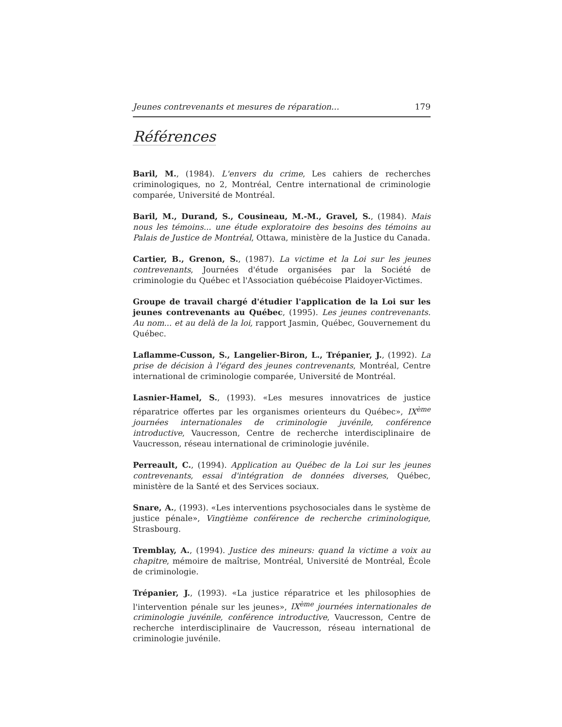Jeunes contrevenants et mesures de réparation... 179
Références
Baril, M., (1984). L'envers du crime, Les cahiers de recherches criminologiques, no 2, Montréal, Centre international de criminologie comparée, Université de Montréal.
Baril, M., Durand, S., Cousineau, M.-M., Gravel, S., (1984). Mais nous les témoins... une étude exploratoire des besoins des témoins au Palais de Justice de Montréal, Ottawa, ministère de la Justice du Canada.
Cartier, B., Grenon, S., (1987). La victime et la Loi sur les jeunes contrevenants, Journées d'étude organisées par la Société de criminologie du Québec et l'Association québécoise Plaidoyer-Victimes.
Groupe de travail chargé d'étudier l'application de la Loi sur les jeunes contrevenants au Québec, (1995). Les jeunes contrevenants. Au nom... et au delà de la loi, rapport Jasmin, Québec, Gouvernement du Québec.
Laflamme-Cusson, S., Langelier-Biron, L., Trépanier, J., (1992). La prise de décision à l'égard des jeunes contrevenants, Montréal, Centre international de criminologie comparée, Université de Montréal.
Lasnier-Hamel, S., (1993). «Les mesures innovatrices de justice réparatrice offertes par les organismes orienteurs du Québec», IX<sup>ème</sup> journées internationales de criminologie juvénile, conférence introductive, Vaucresson, Centre de recherche interdisciplinaire de Vaucresson, réseau international de criminologie juvénile.
Perreault, C., (1994). Application au Québec de la Loi sur les jeunes contrevenants, essai d'intégration de données diverses, Québec, ministère de la Santé et des Services sociaux.
Snare, A., (1993). «Les interventions psychosociales dans le système de justice pénale», Vingtième conférence de recherche criminologique, Strasbourg.
Tremblay, A., (1994). Justice des mineurs: quand la victime a voix au chapitre, mémoire de maîtrise, Montréal, Université de Montréal, École de criminologie.
Trépanier, J., (1993). «La justice réparatrice et les philosophies de l'intervention pénale sur les jeunes», IX<sup>ème</sup> journées internationales de criminologie juvénile, conférence introductive, Vaucresson, Centre de recherche interdisciplinaire de Vaucresson, réseau international de criminologie juvénile.